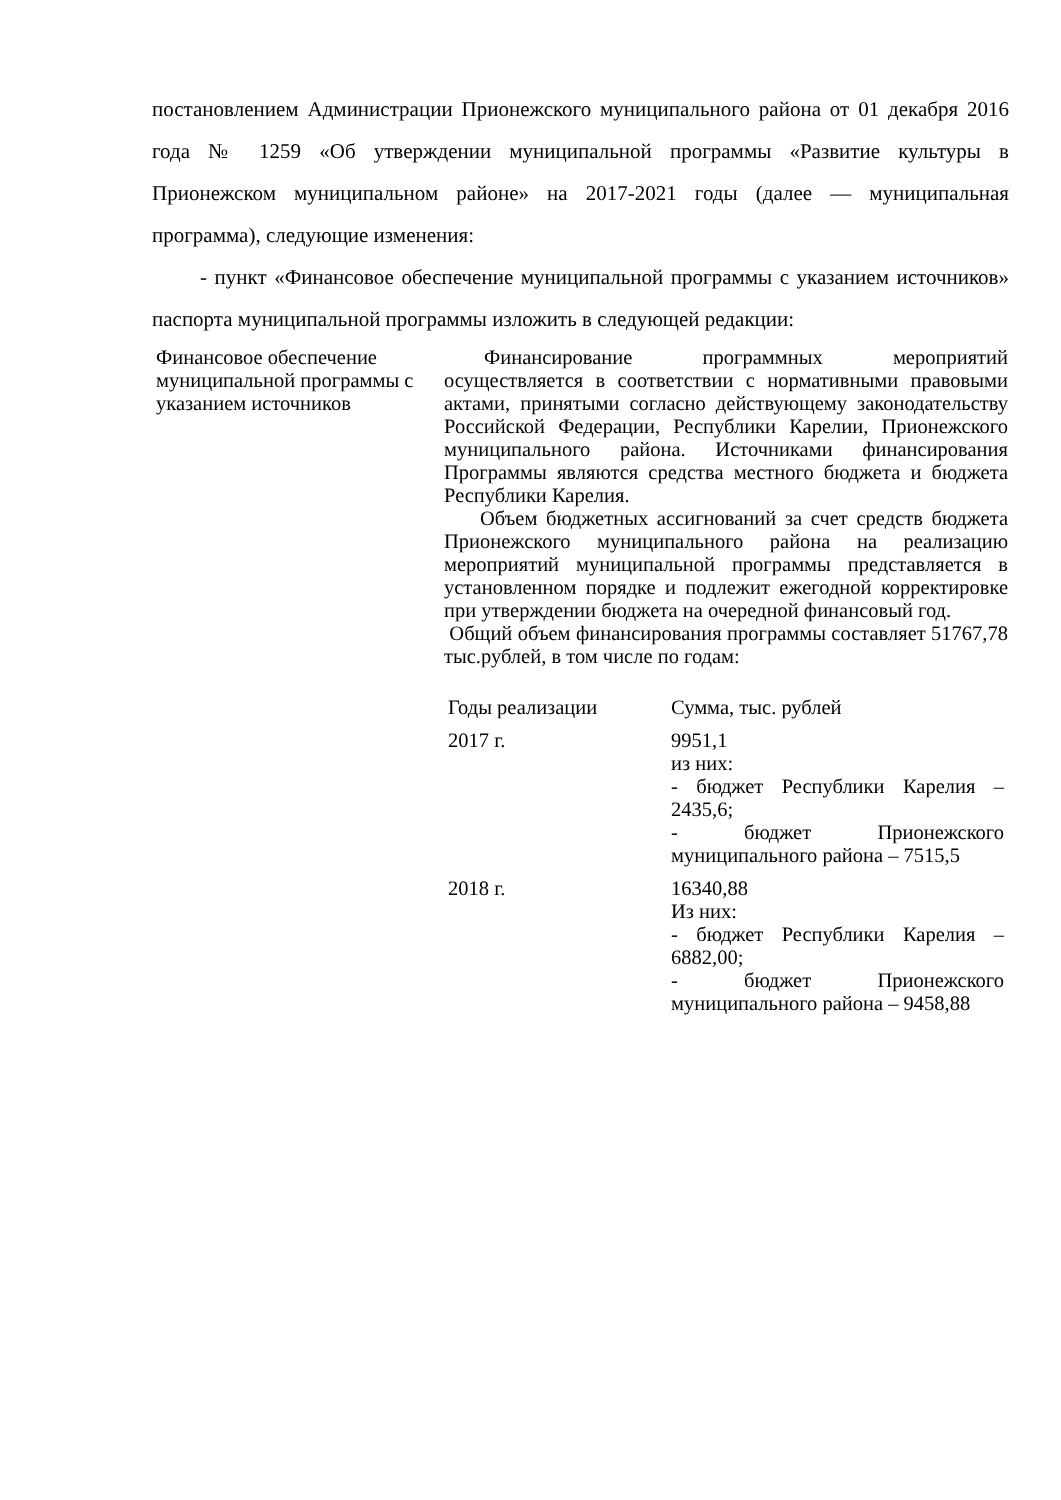постановлением Администрации Прионежского муниципального района от 01 декабря 2016 года № 1259 «Об утверждении муниципальной программы «Развитие культуры в Прионежском муниципальном районе» на 2017-2021 годы (далее — муниципальная программа), следующие изменения:
- пункт «Финансовое обеспечение муниципальной программы с указанием источников» паспорта муниципальной программы изложить в следующей редакции:
| Финансовое обеспечение муниципальной программы с указанием источников | Финансирование программных мероприятий осуществляется в соответствии с нормативными правовыми актами, принятыми согласно действующему законодательству Российской Федерации, Республики Карелии, Прионежского муниципального района. Источниками финансирования Программы являются средства местного бюджета и бюджета Республики Карелия. Объем бюджетных ассигнований за счет средств бюджета Прионежского муниципального района на реализацию мероприятий муниципальной программы представляется в установленном порядке и подлежит ежегодной корректировке при утверждении бюджета на очередной финансовый год. Общий объем финансирования программы составляет 51767,78 тыс.рублей, в том числе по годам: / Годы реализации / Сумма, тыс. рублей / / 2017 г. / 9951,1 из них: - бюджет Республики Карелия – 2435,6; - бюджет Прионежского муниципального района – 7515,5 / / 2018 г. / 16340,88 Из них: - бюджет Республики Карелия – 6882,00; - бюджет Прионежского муниципального района – 9458,88 / |